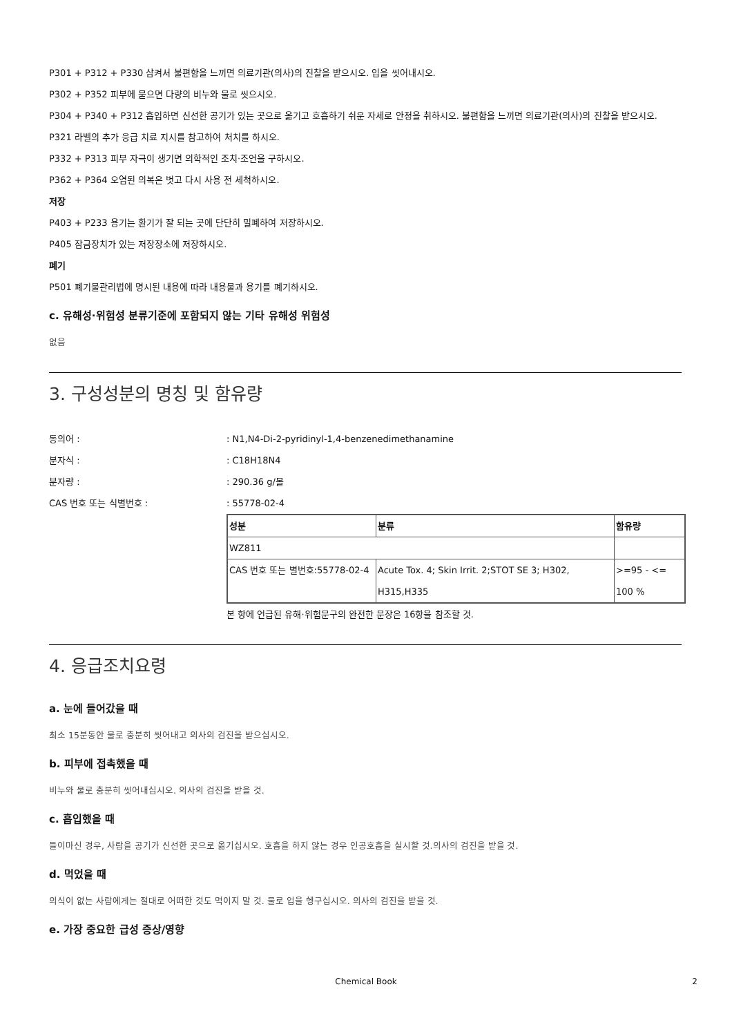P301 + P312 + P330 삼켜서 불편함을 느끼면 의료기관(의사)의 진찰을 받으시오. 입을 씻어내시오.
P302 + P352 피부에 묻으면 다량의 비누와 물로 씻으시오.
P304 + P340 + P312 흡입하면 신선한 공기가 있는 곳으로 옮기고 호흡하기 쉬운 자세로 안정을 취하시오. 불편함을 느끼면 의료기관(의사)의 진찰을 받으시오.
P321 라벨의 추가 응급 치료 지시를 참고하여 처치를 하시오.
P332 + P313 피부 자극이 생기면 의학적인 조치·조언을 구하시오.
P362 + P364 오염된 의복은 벗고 다시 사용 전 세척하시오.
저장
P403 + P233 용기는 환기가 잘 되는 곳에 단단히 밀폐하여 저장하시오.
P405 잠금장치가 있는 저장장소에 저장하시오.
폐기
P501 폐기물관리법에 명시된 내용에 따라 내용물과 용기를 폐기하시오.
c. 유해성·위험성 분류기준에 포함되지 않는 기타 유해성 위험성
없음
3. 구성성분의 명칭 및 함유량
동의어 :: N1,N4-Di-2-pyridinyl-1,4-benzenedimethanamine
분자식 :: C18H18N4
분자량 :: 290.36 g/몰
CAS 번호 또는 식별번호 :: 55778-02-4
| 성분 | 분류 | 함유량 |
| WZ811 | | |
| CAS 번호 또는 별번호:55778-02-4 | Acute Tox. 4; Skin Irrit. 2;STOT SE 3; H302, H315,H335 | >=95 - <= 100 % |
본 항에 언급된 유해·위험문구의 완전한 문장은 16항을 참조할 것.
4. 응급조치요령
a. 눈에 들어갔을 때
최소 15분동안 물로 충분히 씻어내고 의사의 검진을 받으십시오.
b. 피부에 접촉했을 때
비누와 물로 충분히 씻어내십시오. 의사의 검진을 받을 것.
c. 흡입했을 때
들이마신 경우, 사람을 공기가 신선한 곳으로 옮기십시오. 호흡을 하지 않는 경우 인공호흡을 실시할 것.의사의 검진을 받을 것.
d. 먹었을 때
의식이 없는 사람에게는 절대로 어떠한 것도 먹이지 말 것. 물로 입을 헹구십시오. 의사의 검진을 받을 것.
e. 가장 중요한 급성 증상/영향
Chemical Book 2